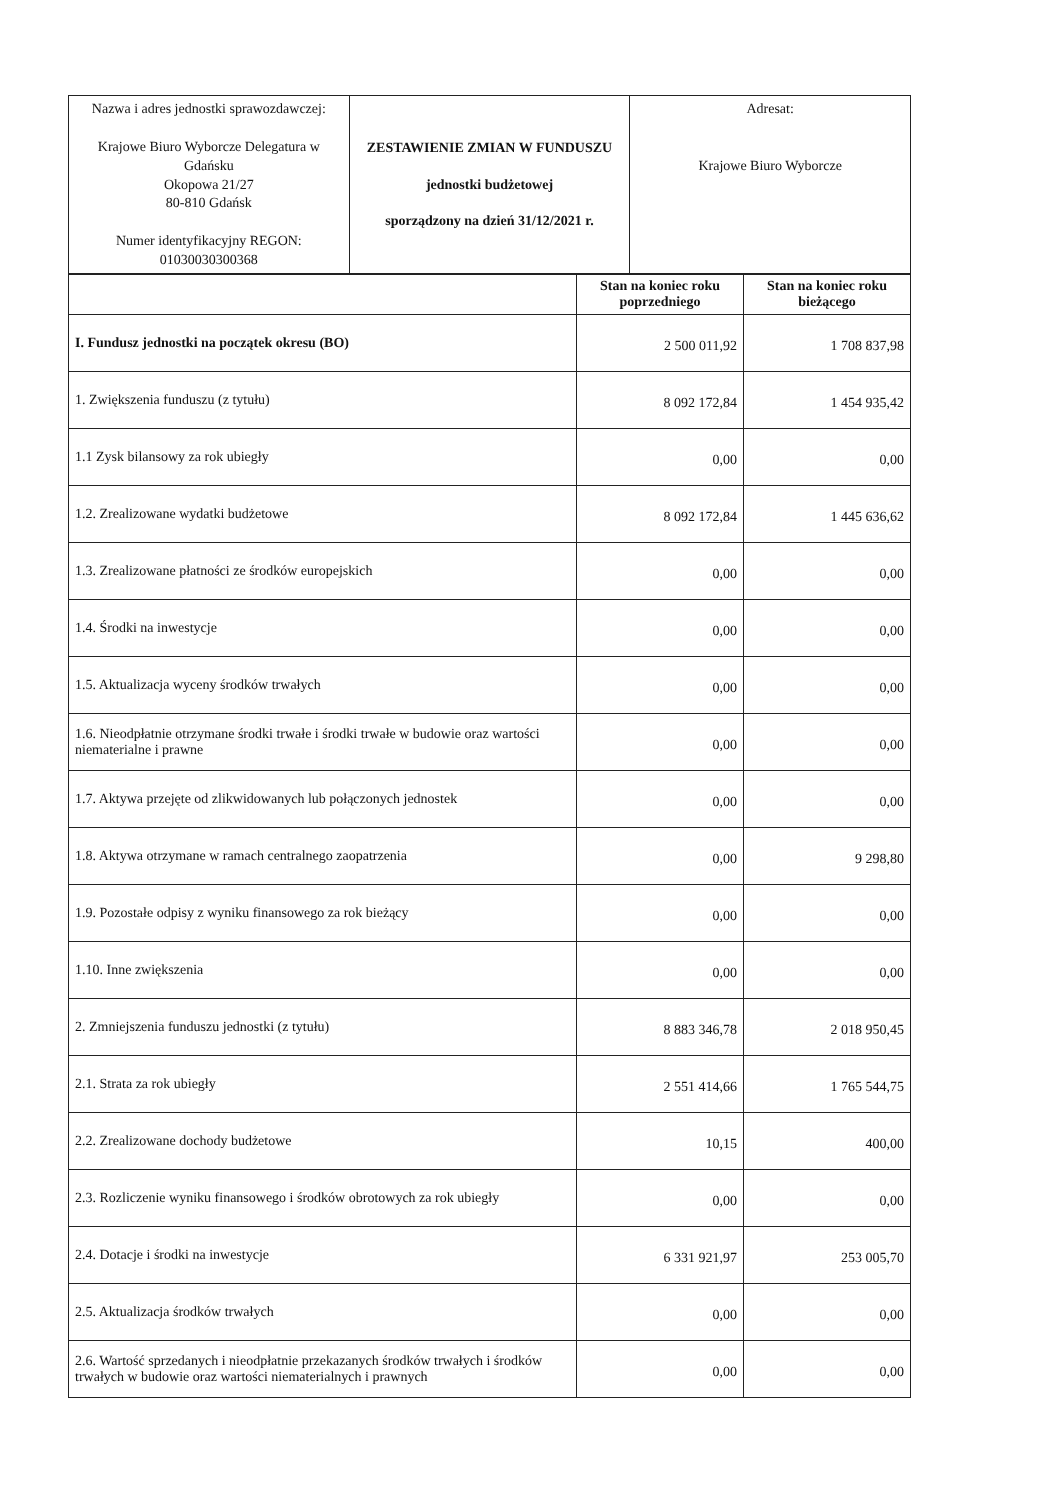| Nazwa i adres jednostki sprawozdawczej: Krajowe Biuro Wyborcze Delegatura w Gdańsku Okopowa 21/27 80-810 Gdańsk Numer identyfikacyjny REGON: 01030030300368 | ZESTAWIENIE ZMIAN W FUNDUSZU jednostki budżetowej sporządzony na dzień 31/12/2021 r. | Adresat: Krajowe Biuro Wyborcze |
| | Stan na koniec roku poprzedniego | Stan na koniec roku bieżącego |
| --- | --- | --- |
| I. Fundusz jednostki na początek okresu (BO) | 2 500 011,92 | 1 708 837,98 |
| 1. Zwiększenia funduszu (z tytułu) | 8 092 172,84 | 1 454 935,42 |
| 1.1 Zysk bilansowy za rok ubiegły | 0,00 | 0,00 |
| 1.2. Zrealizowane wydatki budżetowe | 8 092 172,84 | 1 445 636,62 |
| 1.3. Zrealizowane płatności ze środków europejskich | 0,00 | 0,00 |
| 1.4. Środki na inwestycje | 0,00 | 0,00 |
| 1.5. Aktualizacja wyceny środków trwałych | 0,00 | 0,00 |
| 1.6. Nieodpłatnie otrzymane środki trwałe i środki trwałe w budowie oraz wartości niematerialne i prawne | 0,00 | 0,00 |
| 1.7. Aktywa przejęte od zlikwidowanych lub połączonych jednostek | 0,00 | 0,00 |
| 1.8. Aktywa otrzymane w ramach centralnego zaopatrzenia | 0,00 | 9 298,80 |
| 1.9. Pozostałe odpisy z wyniku finansowego za rok bieżący | 0,00 | 0,00 |
| 1.10. Inne zwiększenia | 0,00 | 0,00 |
| 2. Zmniejszenia funduszu jednostki (z tytułu) | 8 883 346,78 | 2 018 950,45 |
| 2.1. Strata za rok ubiegły | 2 551 414,66 | 1 765 544,75 |
| 2.2. Zrealizowane dochody budżetowe | 10,15 | 400,00 |
| 2.3. Rozliczenie wyniku finansowego i środków obrotowych za rok ubiegły | 0,00 | 0,00 |
| 2.4. Dotacje i środki na inwestycje | 6 331 921,97 | 253 005,70 |
| 2.5. Aktualizacja środków trwałych | 0,00 | 0,00 |
| 2.6. Wartość sprzedanych i nieodpłatnie przekazanych środków trwałych i środków trwałych w budowie oraz wartości niematerialnych i prawnych | 0,00 | 0,00 |